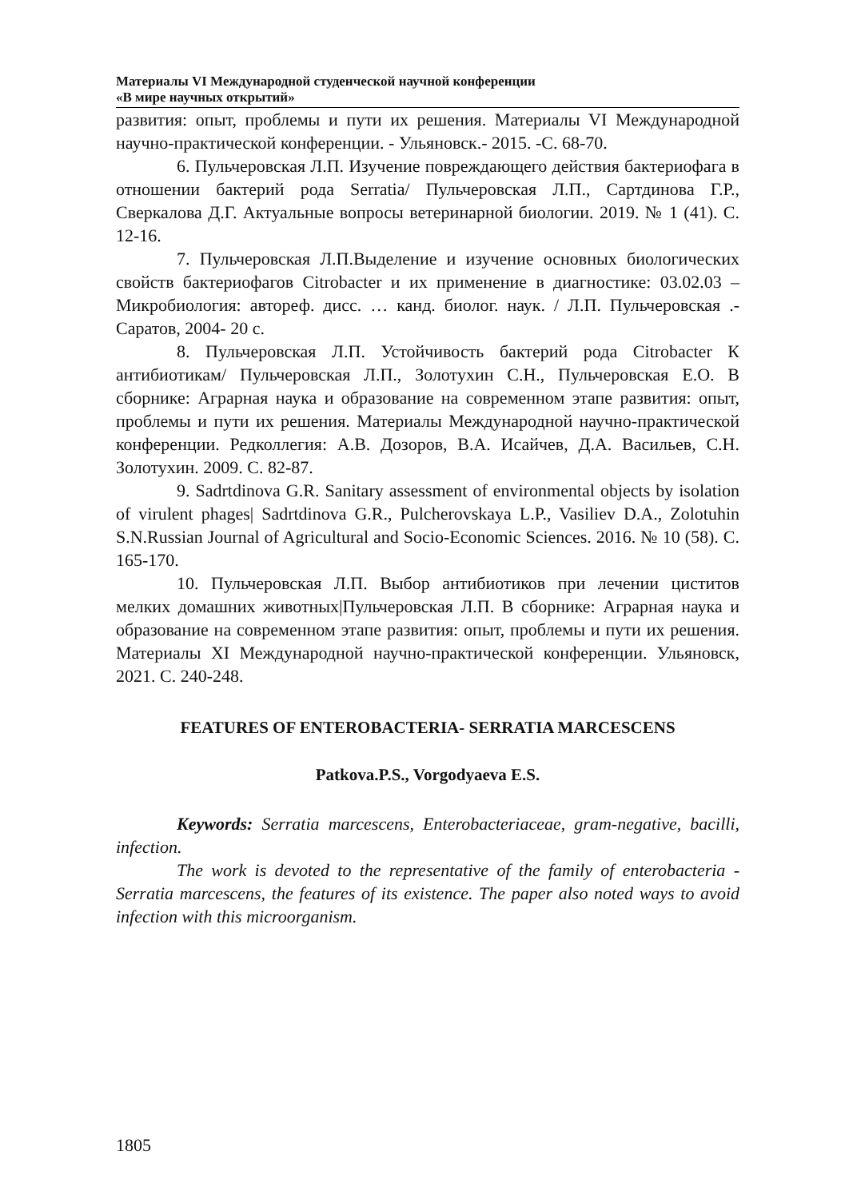Материалы VI Международной студенческой научной конференции
«В мире научных открытий»
развития: опыт, проблемы и пути их решения. Материалы VI Международной научно-практической конференции. - Ульяновск.- 2015. -С. 68-70.
6. Пульчеровская Л.П. Изучение повреждающего действия бактериофага в отношении бактерий рода Serratia/ Пульчеровская Л.П., Сартдинова Г.Р., Сверкалова Д.Г. Актуальные вопросы ветеринарной биологии. 2019. № 1 (41). С. 12-16.
7. Пульчеровская Л.П.Выделение и изучение основных биологических свойств бактериофагов Citrobacter и их применение в диагностике: 03.02.03 – Микробиология: автореф. дисс. … канд. биолог. наук. / Л.П. Пульчеровская .-Саратов, 2004- 20 с.
8. Пульчеровская Л.П. Устойчивость бактерий рода Citrobacter К антибиотикам/ Пульчеровская Л.П., Золотухин С.Н., Пульчеровская Е.О. В сборнике: Аграрная наука и образование на современном этапе развития: опыт, проблемы и пути их решения. Материалы Международной научно-практической конференции. Редколлегия: А.В. Дозоров, В.А. Исайчев, Д.А. Васильев, С.Н. Золотухин. 2009. С. 82-87.
9. Sadrtdinova G.R. Sanitary assessment of environmental objects by isolation of virulent phages| Sadrtdinova G.R., Pulcherovskaya L.P., Vasiliev D.A., Zolotuhin S.N.Russian Journal of Agricultural and Socio-Economic Sciences. 2016. № 10 (58). С. 165-170.
10. Пульчеровская Л.П. Выбор антибиотиков при лечении циститов мелких домашних животных|Пульчеровская Л.П. В сборнике: Аграрная наука и образование на современном этапе развития: опыт, проблемы и пути их решения. Материалы XI Международной научно-практической конференции. Ульяновск, 2021. С. 240-248.
FEATURES OF ENTEROBACTERIA- SERRATIA MARCESCENS
Patkova.P.S., Vorgodyaeva E.S.
Keywords: Serratia marcescens, Enterobacteriaceae, gram-negative, bacilli, infection.
The work is devoted to the representative of the family of enterobacteria - Serratia marcescens, the features of its existence. The paper also noted ways to avoid infection with this microorganism.
1805